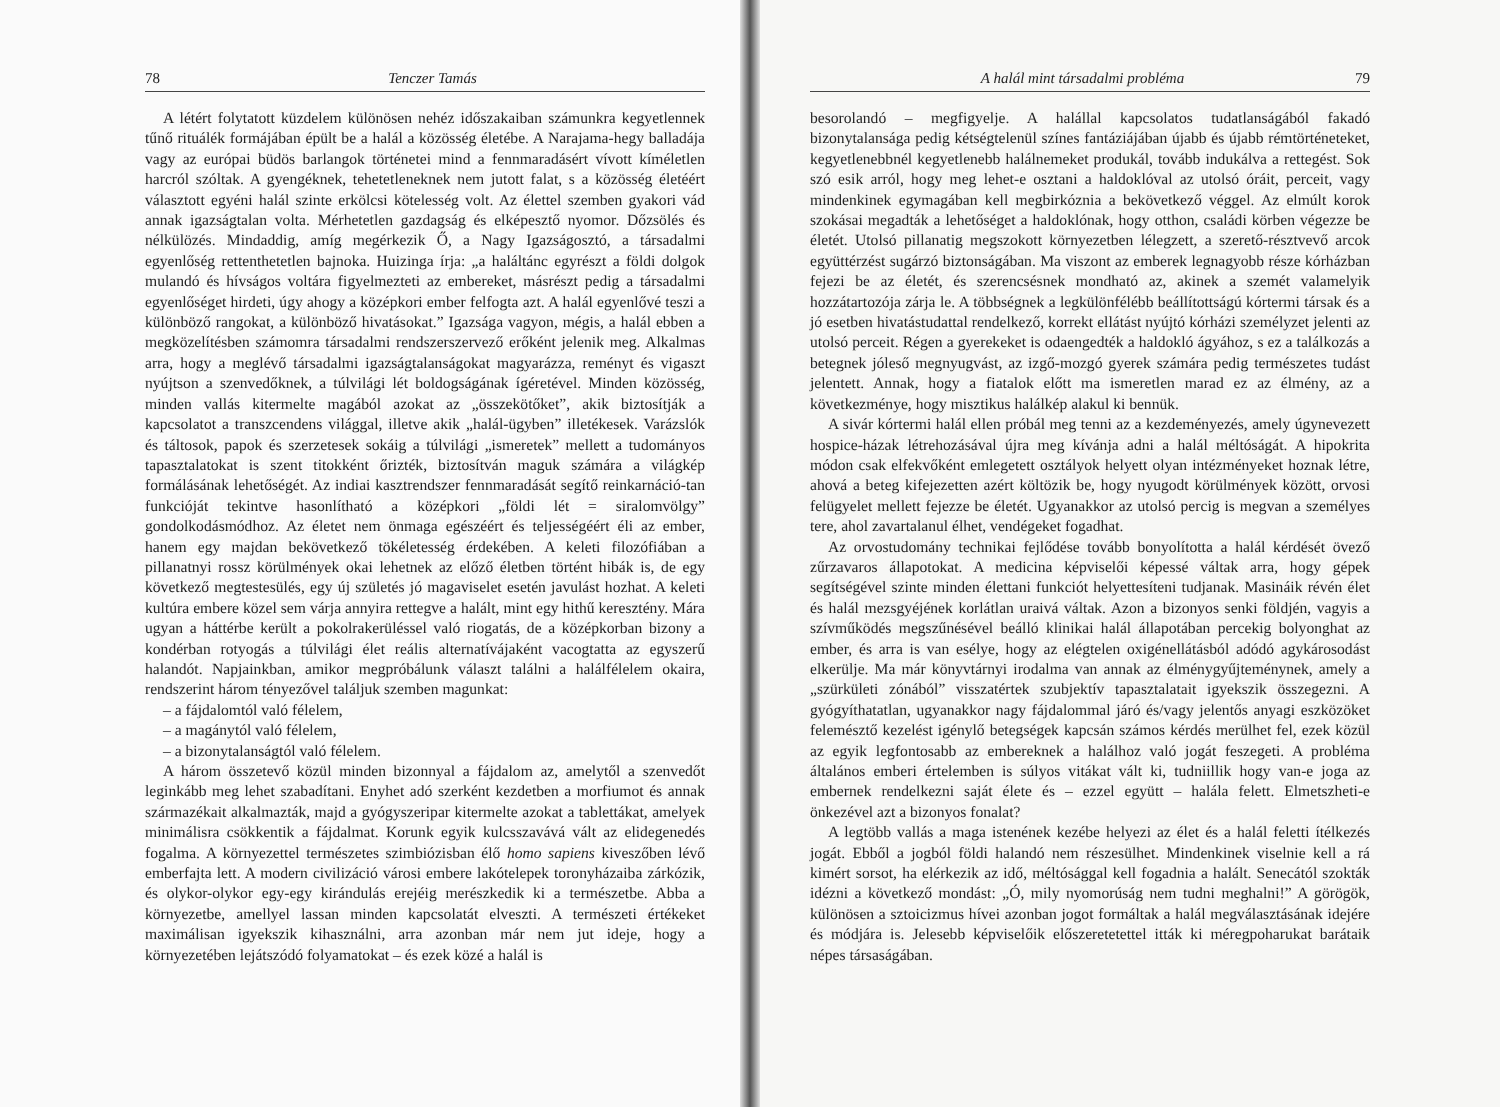78 Tenczer Tamás
A létért folytatott küzdelem különösen nehéz időszakaiban számunkra kegyetlennek tűnő rituálék formájában épült be a halál a közösség életébe. A Narajama-hegy balladája vagy az európai büdös barlangok történetei mind a fennmaradásért vívott kíméletlen harcról szóltak. A gyengéknek, tehetetleneknek nem jutott falat, s a közösség életéért választott egyéni halál szinte erkölcsi kötelesség volt. Az élettel szemben gyakori vád annak igazságtalan volta. Mérhetetlen gazdagság és elképesztő nyomor. Dőzsölés és nélkülözés. Mindaddig, amíg megérkezik Ő, a Nagy Igazságosztó, a társadalmi egyenlőség rettenthetetlen bajnoka. Huizinga írja: „a haláltánc egyrészt a földi dolgok mulandó és hívságos voltára figyelmezteti az embereket, másrészt pedig a társadalmi egyenlőséget hirdeti, úgy ahogy a középkori ember felfogta azt. A halál egyenlővé teszi a különböző rangokat, a különböző hivatásokat.” Igazsága vagyon, mégis, a halál ebben a megközelítésben számomra társadalmi rendszerszervező erőként jelenik meg. Alkalmas arra, hogy a meglévő társadalmi igazságtalanságokat magyarázza, reményt és vigaszt nyújtson a szenvedőknek, a túlvilági lét boldogságának ígéretével. Minden közösség, minden vallás kitermelte magából azokat az „összekötőket”, akik biztosítják a kapcsolatot a transzcendens világgal, illetve akik „halál-ügyben” illetékesek. Varázslók és táltosok, papok és szerzetesek sokáig a túlvilági „ismeretek” mellett a tudományos tapasztalatokat is szent titokként őrizték, biztosítván maguk számára a világkép formálásának lehetőségét. Az indiai kasztrendszer fennmaradását segítő reinkarnáció-tan funkcióját tekintve hasonlítható a középkori „földi lét = siralomvölgy” gondolkodásmódhoz. Az életet nem önmaga egészéért és teljességéért éli az ember, hanem egy majdan bekövetkező tökéletesség érdekében. A keleti filozófiában a pillanatnyi rossz körülmények okai lehetnek az előző életben történt hibák is, de egy következő megtestesülés, egy új születés jó magaviselet esetén javulást hozhat. A keleti kultúra embere közel sem várja annyira rettegve a halált, mint egy hithű keresztény. Mára ugyan a háttérbe került a pokolrakerüléssel való riogatás, de a középkorban bizony a kondérban rotyogás a túlvilági élet reális alternatívájaként vacogtatta az egyszerű halandót. Napjainkban, amikor megpróbálunk választ találni a halálfélelem okaira, rendszerint három tényezővel találjuk szemben magunkat:
– a fájdalomtól való félelem,
– a magánytól való félelem,
– a bizonytalanságtól való félelem.
A három összetevő közül minden bizonnyal a fájdalom az, amelytől a szenvedőt leginkább meg lehet szabadítani. Enyhet adó szerként kezdetben a morfiumot és annak származékait alkalmazták, majd a gyógyszeripar kitermelte azokat a tablettákat, amelyek minimálisra csökkentik a fájdalmat. Korunk egyik kulcsszavává vált az elidegenedés fogalma. A környezettel természetes szimbiózisban élő homo sapiens kiveszőben lévő emberfajta lett. A modern civilizáció városi embere lakótelepek toronyházaiba zárkózik, és olykor-olykor egy-egy kirándulás erejéig merészkedik ki a természetbe. Abba a környezetbe, amellyel lassan minden kapcsolatát elveszti. A természeti értékeket maximálisan igyekszik kihasználni, arra azonban már nem jut ideje, hogy a környezetében lejátszódó folyamatokat – és ezek közé a halál is
A halál mint társadalmi probléma 79
besorolandó – megfigyelje. A halállal kapcsolatos tudatlanságából fakadó bizonytalansága pedig kétségtelenül színes fantáziájában újabb és újabb rémtörténeteket, kegyetlenebbnél kegyetlenebb halálnemeket produkál, tovább indukálva a rettegést. Sok szó esik arról, hogy meg lehet-e osztani a haldoklóval az utolsó óráit, perceit, vagy mindenkinek egymagában kell megbirkóznia a bekövetkező véggel. Az elmúlt korok szokásai megadták a lehetőséget a haldoklónak, hogy otthon, családi körben végezze be életét. Utolsó pillanatig megszokott környezetben lélegzett, a szerető-résztvevő arcok együttérzést sugárzó biztonságában. Ma viszont az emberek legnagyobb része kórházban fejezi be az életét, és szerencsésnek mondható az, akinek a szemét valamelyik hozzátartozója zárja le. A többségnek a legkülönfélébb beállítottságú kórtermi társak és a jó esetben hivatástudattal rendelkező, korrekt ellátást nyújtó kórházi személyzet jelenti az utolsó perceit. Régen a gyerekeket is odaengedték a haldokló ágyához, s ez a találkozás a betegnek jóleső megnyugvást, az izgő-mozgó gyerek számára pedig természetes tudást jelentett. Annak, hogy a fiatalok előtt ma ismeretlen marad ez az élmény, az a következménye, hogy misztikus halálkép alakul ki bennük.
A sivár kórtermi halál ellen próbál meg tenni az a kezdeményezés, amely úgynevezett hospice-házak létrehozásával újra meg kívánja adni a halál méltóságát. A hipokrita módon csak elfekvőként emlegetett osztályok helyett olyan intézményeket hoznak létre, ahová a beteg kifejezetten azért költözik be, hogy nyugodt körülmények között, orvosi felügyelet mellett fejezze be életét. Ugyanakkor az utolsó percig is megvan a személyes tere, ahol zavartalanul élhet, vendégeket fogadhat.
Az orvostudomány technikai fejlődése tovább bonyolította a halál kérdését övező zűrzavaros állapotokat. A medicina képviselői képessé váltak arra, hogy gépek segítségével szinte minden élettani funkciót helyettesíteni tudjanak. Masináik révén élet és halál mezsgyéjének korlátlan uraivá váltak. Azon a bizonyos senki földjén, vagyis a szívműködés megszűnésével beálló klinikai halál állapotában percekig bolyonghat az ember, és arra is van esélye, hogy az elégtelen oxigénellátásból adódó agykárosodást elkerülje. Ma már könyvtárnyi irodalma van annak az élménygyűjteménynek, amely a „szürkületi zónából” visszatértek szubjektív tapasztalatait igyekszik összegezni. A gyógyíthatatlan, ugyanakkor nagy fájdalommal járó és/vagy jelentős anyagi eszközöket felemésztő kezelést igénylő betegségek kapcsán számos kérdés merülhet fel, ezek közül az egyik legfontosabb az embereknek a halálhoz való jogát feszegeti. A probléma általános emberi értelemben is súlyos vitákat vált ki, tudniillik hogy van-e joga az embernek rendelkezni saját élete és – ezzel együtt – halála felett. Elmetszheti-e önkezével azt a bizonyos fonalat?
A legtöbb vallás a maga istenének kezébe helyezi az élet és a halál feletti ítélkezés jogát. Ebből a jogból földi halandó nem részesülhet. Mindenkinek viselnie kell a rá kimért sorsot, ha elérkezik az idő, méltósággal kell fogadnia a halált. Senecától szokták idézni a következő mondást: „Ó, mily nyomorúság nem tudni meghalni!” A görögök, különösen a sztoicizmus hívei azonban jogot formáltak a halál megválasztásának idejére és módjára is. Jelesebb képviselőik előszeretetettel itták ki méregpoharukat barátaik népes társaságában.